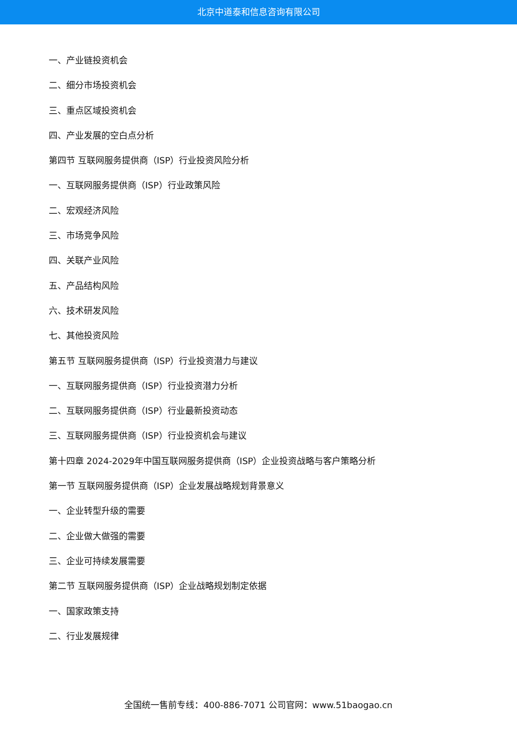北京中道泰和信息咨询有限公司
一、产业链投资机会
二、细分市场投资机会
三、重点区域投资机会
四、产业发展的空白点分析
第四节 互联网服务提供商（ISP）行业投资风险分析
一、互联网服务提供商（ISP）行业政策风险
二、宏观经济风险
三、市场竞争风险
四、关联产业风险
五、产品结构风险
六、技术研发风险
七、其他投资风险
第五节 互联网服务提供商（ISP）行业投资潜力与建议
一、互联网服务提供商（ISP）行业投资潜力分析
二、互联网服务提供商（ISP）行业最新投资动态
三、互联网服务提供商（ISP）行业投资机会与建议
第十四章 2024-2029年中国互联网服务提供商（ISP）企业投资战略与客户策略分析
第一节 互联网服务提供商（ISP）企业发展战略规划背景意义
一、企业转型升级的需要
二、企业做大做强的需要
三、企业可持续发展需要
第二节 互联网服务提供商（ISP）企业战略规划制定依据
一、国家政策支持
二、行业发展规律
全国统一售前专线：400-886-7071 公司官网：www.51baogao.cn